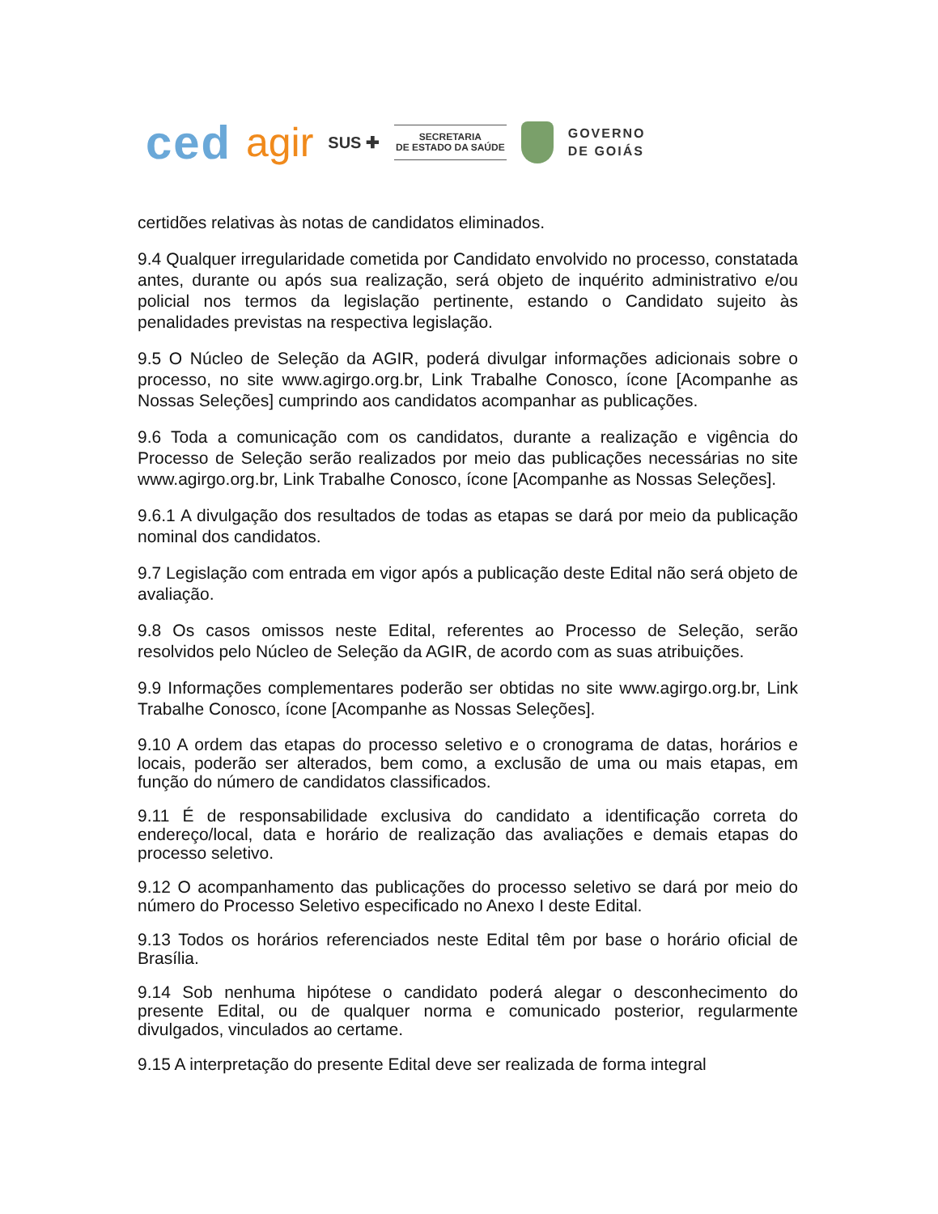ced agir SUS ✚
SECRETARIA
DE ESTADO DA SAÚDE
GOVERNO
DE GOIÁS
certidões relativas às notas de candidatos eliminados.
9.4 Qualquer irregularidade cometida por Candidato envolvido no processo, constatada antes, durante ou após sua realização, será objeto de inquérito administrativo e/ou policial nos termos da legislação pertinente, estando o Candidato sujeito às penalidades previstas na respectiva legislação.
9.5 O Núcleo de Seleção da AGIR, poderá divulgar informações adicionais sobre o processo, no site www.agirgo.org.br, Link Trabalhe Conosco, ícone [Acompanhe as Nossas Seleções] cumprindo aos candidatos acompanhar as publicações.
9.6 Toda a comunicação com os candidatos, durante a realização e vigência do Processo de Seleção serão realizados por meio das publicações necessárias no site www.agirgo.org.br, Link Trabalhe Conosco, ícone [Acompanhe as Nossas Seleções].
9.6.1 A divulgação dos resultados de todas as etapas se dará por meio da publicação nominal dos candidatos.
9.7 Legislação com entrada em vigor após a publicação deste Edital não será objeto de avaliação.
9.8 Os casos omissos neste Edital, referentes ao Processo de Seleção, serão resolvidos pelo Núcleo de Seleção da AGIR, de acordo com as suas atribuições.
9.9 Informações complementares poderão ser obtidas no site www.agirgo.org.br, Link Trabalhe Conosco, ícone [Acompanhe as Nossas Seleções].
9.10 A ordem das etapas do processo seletivo e o cronograma de datas, horários e locais, poderão ser alterados, bem como, a exclusão de uma ou mais etapas, em função do número de candidatos classificados.
9.11 É de responsabilidade exclusiva do candidato a identificação correta do endereço/local, data e horário de realização das avaliações e demais etapas do processo seletivo.
9.12 O acompanhamento das publicações do processo seletivo se dará por meio do número do Processo Seletivo especificado no Anexo I deste Edital.
9.13 Todos os horários referenciados neste Edital têm por base o horário oficial de Brasília.
9.14 Sob nenhuma hipótese o candidato poderá alegar o desconhecimento do presente Edital, ou de qualquer norma e comunicado posterior, regularmente divulgados, vinculados ao certame.
9.15 A interpretação do presente Edital deve ser realizada de forma integral